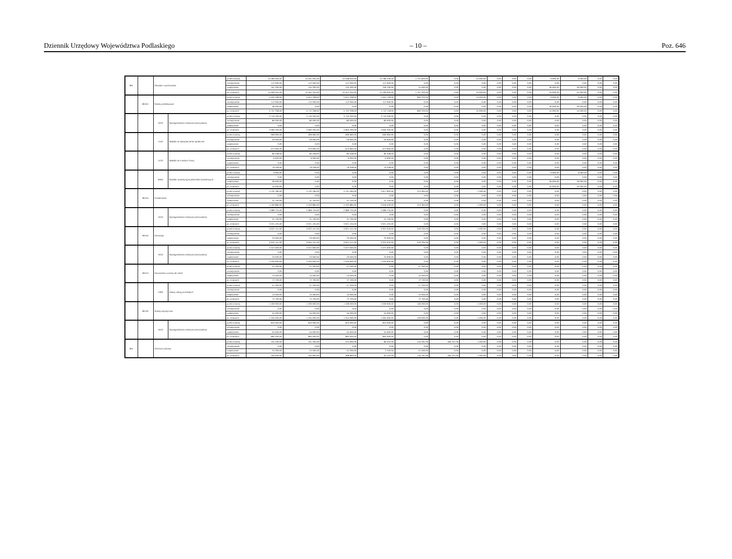Dziennik Urzędowy Województwa Podlaskiego – 10 – Poz. 646
| 801 | | Oświata i wychowanie | | przed zmianą | 15 560 055,00 | 15 551 055,00 | 15 538 055,00 | 13 786 235,00 | 1 751 820,00 | 0,00 | 10 000,00 | 0,00 | 0,00 | 0,00 | 9 000,00 | 9 000,00 | 0,00 | 0,00 |
| | | | | zmniejszenie | -112 000,00 | -112 000,00 | -112 000,00 | -112 000,00 | 0,00 | 0,00 | 0,00 | 0,00 | 0,00 | 0,00 | 0,00 | 0,00 | 0,00 | 0,00 |
| | | | | zwiększenie | 161 200,00 | 125 200,00 | 125 200,00 | 109 700,00 | 15 500,00 | 0,00 | 0,00 | 0,00 | 0,00 | 0,00 | 36 000,00 | 36 000,00 | 0,00 | 0,00 |
| | | | | po zmianach | 15 609 255,00 | 15 564 255,00 | 15 551 255,00 | 13 783 935,00 | 1 767 320,00 | 0,00 | 10 000,00 | 0,00 | 0,00 | 0,00 | 45 000,00 | 45 000,00 | 0,00 | 0,00 |
| | 80101 | Szkoły podstawowe | | przed zmianą | 5 633 338,00 | 5 624 338,00 | 5 614 338,00 | 4 654 118,00 | 960 220,00 | 0,00 | 10 000,00 | 0,00 | 0,00 | 0,00 | 9 000,00 | 9 000,00 | 0,00 | 0,00 |
| | | | | zmniejszenie | -112 000,00 | -112 000,00 | -112 000,00 | -112 000,00 | 0,00 | 0,00 | 0,00 | 0,00 | 0,00 | 0,00 | 0,00 | 0,00 | 0,00 | 0,00 |
| | | | | zwiększenie | 36 000,00 | 0,00 | 0,00 | 0,00 | 0,00 | 0,00 | 0,00 | 0,00 | 0,00 | 0,00 | 36 000,00 | 36 000,00 | 0,00 | 0,00 |
| | | | | po zmianach | 5 757 338,00 | 5 712 338,00 | 5 702 338,00 | 4 742 118,00 | 960 220,00 | 0,00 | 10 000,00 | 0,00 | 0,00 | 0,00 | 45 000,00 | 45 000,00 | 0,00 | 0,00 |
| | | 4010 | Wynagrodzenia osobowe pracowników | przed zmianą | 3 740 200,00 | 3 740 200,00 | 3 740 200,00 | 3 740 200,00 | 0,00 | 0,00 | 0,00 | 0,00 | 0,00 | 0,00 | 0,00 | 0,00 | 0,00 | 0,00 |
| | | | | zmniejszenie | -80 000,00 | -80 000,00 | -80 000,00 | -80 000,00 | 0,00 | 0,00 | 0,00 | 0,00 | 0,00 | 0,00 | 0,00 | 0,00 | 0,00 | 0,00 |
| | | | | zwiększenie | 0,00 | 0,00 | 0,00 | 0,00 | 0,00 | 0,00 | 0,00 | 0,00 | 0,00 | 0,00 | 0,00 | 0,00 | 0,00 | 0,00 |
| | | | | po zmianach | 3 660 200,00 | 3 660 200,00 | 3 660 200,00 | 3 660 200,00 | 0,00 | 0,00 | 0,00 | 0,00 | 0,00 | 0,00 | 0,00 | 0,00 | 0,00 | 0,00 |
| | | 4110 | Składki na ubezpieczenia społeczne | przed zmianą | 699 960,00 | 699 960,00 | 699 960,00 | 699 960,00 | 0,00 | 0,00 | 0,00 | 0,00 | 0,00 | 0,00 | 0,00 | 0,00 | 0,00 | 0,00 |
| | | | | zmniejszenie | -26 000,00 | -26 000,00 | -26 000,00 | -26 000,00 | 0,00 | 0,00 | 0,00 | 0,00 | 0,00 | 0,00 | 0,00 | 0,00 | 0,00 | 0,00 |
| | | | | zwiększenie | 0,00 | 0,00 | 0,00 | 0,00 | 0,00 | 0,00 | 0,00 | 0,00 | 0,00 | 0,00 | 0,00 | 0,00 | 0,00 | 0,00 |
| | | | | po zmianach | 673 960,00 | 673 960,00 | 673 960,00 | 673 960,00 | 0,00 | 0,00 | 0,00 | 0,00 | 0,00 | 0,00 | 0,00 | 0,00 | 0,00 | 0,00 |
| | | 4120 | Składki na Fundusz Pracy | przed zmianą | 85 258,00 | 85 258,00 | 85 258,00 | 85 258,00 | 0,00 | 0,00 | 0,00 | 0,00 | 0,00 | 0,00 | 0,00 | 0,00 | 0,00 | 0,00 |
| | | | | zmniejszenie | -6 000,00 | -6 000,00 | -6 000,00 | -6 000,00 | 0,00 | 0,00 | 0,00 | 0,00 | 0,00 | 0,00 | 0,00 | 0,00 | 0,00 | 0,00 |
| | | | | zwiększenie | 0,00 | 0,00 | 0,00 | 0,00 | 0,00 | 0,00 | 0,00 | 0,00 | 0,00 | 0,00 | 0,00 | 0,00 | 0,00 | 0,00 |
| | | | | po zmianach | 79 258,00 | 79 258,00 | 79 258,00 | 79 258,00 | 0,00 | 0,00 | 0,00 | 0,00 | 0,00 | 0,00 | 0,00 | 0,00 | 0,00 | 0,00 |
| | | 6050 | Wydatki inwestycyjne jednostek budżetowych | przed zmianą | 9 000,00 | 0,00 | 0,00 | 0,00 | 0,00 | 0,00 | 0,00 | 0,00 | 0,00 | 0,00 | 9 000,00 | 9 000,00 | 0,00 | 0,00 |
| | | | | zmniejszenie | 0,00 | 0,00 | 0,00 | 0,00 | 0,00 | 0,00 | 0,00 | 0,00 | 0,00 | 0,00 | 0,00 | 0,00 | 0,00 | 0,00 |
| | | | | zwiększenie | 36 000,00 | 0,00 | 0,00 | 0,00 | 0,00 | 0,00 | 0,00 | 0,00 | 0,00 | 0,00 | 36 000,00 | 36 000,00 | 0,00 | 0,00 |
| | | | | po zmianach | 45 000,00 | 0,00 | 0,00 | 0,00 | 0,00 | 0,00 | 0,00 | 0,00 | 0,00 | 0,00 | 45 000,00 | 45 000,00 | 0,00 | 0,00 |
| | 80104 | Przedszkola | | przed zmianą | 4 132 185,00 | 4 132 185,00 | 4 131 185,00 | 3 917 820,00 | 213 365,00 | 0,00 | 1 000,00 | 0,00 | 0,00 | 0,00 | 0,00 | 0,00 | 0,00 | 0,00 |
| | | | | zmniejszenie | 0,00 | 0,00 | 0,00 | 0,00 | 0,00 | 0,00 | 0,00 | 0,00 | 0,00 | 0,00 | 0,00 | 0,00 | 0,00 | 0,00 |
| | | | | zwiększenie | 31 700,00 | 31 700,00 | 31 700,00 | 31 700,00 | 0,00 | 0,00 | 0,00 | 0,00 | 0,00 | 0,00 | 0,00 | 0,00 | 0,00 | 0,00 |
| | | | | po zmianach | 4 163 885,00 | 4 163 885,00 | 4 162 885,00 | 3 949 520,00 | 213 365,00 | 0,00 | 1 000,00 | 0,00 | 0,00 | 0,00 | 0,00 | 0,00 | 0,00 | 0,00 |
| | | 4010 | Wynagrodzenia osobowe pracowników | przed zmianą | 2 989 725,00 | 2 989 725,00 | 2 989 725,00 | 2 989 725,00 | 0,00 | 0,00 | 0,00 | 0,00 | 0,00 | 0,00 | 0,00 | 0,00 | 0,00 | 0,00 |
| | | | | zmniejszenie | 0,00 | 0,00 | 0,00 | 0,00 | 0,00 | 0,00 | 0,00 | 0,00 | 0,00 | 0,00 | 0,00 | 0,00 | 0,00 | 0,00 |
| | | | | zwiększenie | 31 700,00 | 31 700,00 | 31 700,00 | 31 700,00 | 0,00 | 0,00 | 0,00 | 0,00 | 0,00 | 0,00 | 0,00 | 0,00 | 0,00 | 0,00 |
| | | | | po zmianach | 3 021 425,00 | 3 021 425,00 | 3 021 425,00 | 3 021 425,00 | 0,00 | 0,00 | 0,00 | 0,00 | 0,00 | 0,00 | 0,00 | 0,00 | 0,00 | 0,00 |
| | 80110 | Gimnazja | | przed zmianą | 3 622 151,00 | 3 622 151,00 | 3 621 151,00 | 3 301 916,00 | 319 235,00 | 0,00 | 1 000,00 | 0,00 | 0,00 | 0,00 | 0,00 | 0,00 | 0,00 | 0,00 |
| | | | | zmniejszenie | 0,00 | 0,00 | 0,00 | 0,00 | 0,00 | 0,00 | 0,00 | 0,00 | 0,00 | 0,00 | 0,00 | 0,00 | 0,00 | 0,00 |
| | | | | zwiększenie | 23 000,00 | 23 000,00 | 23 000,00 | 23 000,00 | 0,00 | 0,00 | 0,00 | 0,00 | 0,00 | 0,00 | 0,00 | 0,00 | 0,00 | 0,00 |
| | | | | po zmianach | 3 645 151,00 | 3 645 151,00 | 3 644 151,00 | 3 324 916,00 | 319 235,00 | 0,00 | 1 000,00 | 0,00 | 0,00 | 0,00 | 0,00 | 0,00 | 0,00 | 0,00 |
| | | 4010 | Wynagrodzenia osobowe pracowników | przed zmianą | 2 527 600,00 | 2 527 600,00 | 2 527 600,00 | 2 527 600,00 | 0,00 | 0,00 | 0,00 | 0,00 | 0,00 | 0,00 | 0,00 | 0,00 | 0,00 | 0,00 |
| | | | | zmniejszenie | 0,00 | 0,00 | 0,00 | 0,00 | 0,00 | 0,00 | 0,00 | 0,00 | 0,00 | 0,00 | 0,00 | 0,00 | 0,00 | 0,00 |
| | | | | zwiększenie | 23 000,00 | 23 000,00 | 23 000,00 | 23 000,00 | 0,00 | 0,00 | 0,00 | 0,00 | 0,00 | 0,00 | 0,00 | 0,00 | 0,00 | 0,00 |
| | | | | po zmianach | 2 550 600,00 | 2 550 600,00 | 2 550 600,00 | 2 550 600,00 | 0,00 | 0,00 | 0,00 | 0,00 | 0,00 | 0,00 | 0,00 | 0,00 | 0,00 | 0,00 |
| | 80113 | Dowożenie uczniów do szkół | | przed zmianą | 57 200,00 | 57 200,00 | 57 200,00 | 0,00 | 57 200,00 | 0,00 | 0,00 | 0,00 | 0,00 | 0,00 | 0,00 | 0,00 | 0,00 | 0,00 |
| | | | | zmniejszenie | 0,00 | 0,00 | 0,00 | 0,00 | 0,00 | 0,00 | 0,00 | 0,00 | 0,00 | 0,00 | 0,00 | 0,00 | 0,00 | 0,00 |
| | | | | zwiększenie | 15 500,00 | 15 500,00 | 15 500,00 | 0,00 | 15 500,00 | 0,00 | 0,00 | 0,00 | 0,00 | 0,00 | 0,00 | 0,00 | 0,00 | 0,00 |
| | | | | po zmianach | 72 700,00 | 72 700,00 | 72 700,00 | 0,00 | 72 700,00 | 0,00 | 0,00 | 0,00 | 0,00 | 0,00 | 0,00 | 0,00 | 0,00 | 0,00 |
| | | 4300 | Zakup usług pozostałych | przed zmianą | 57 200,00 | 57 200,00 | 57 200,00 | 0,00 | 57 200,00 | 0,00 | 0,00 | 0,00 | 0,00 | 0,00 | 0,00 | 0,00 | 0,00 | 0,00 |
| | | | | zmniejszenie | 0,00 | 0,00 | 0,00 | 0,00 | 0,00 | 0,00 | 0,00 | 0,00 | 0,00 | 0,00 | 0,00 | 0,00 | 0,00 | 0,00 |
| | | | | zwiększenie | 15 500,00 | 15 500,00 | 15 500,00 | 0,00 | 15 500,00 | 0,00 | 0,00 | 0,00 | 0,00 | 0,00 | 0,00 | 0,00 | 0,00 | 0,00 |
| | | | | po zmianach | 72 700,00 | 72 700,00 | 72 700,00 | 0,00 | 72 700,00 | 0,00 | 0,00 | 0,00 | 0,00 | 0,00 | 0,00 | 0,00 | 0,00 | 0,00 |
| | 80132 | Szkoły artystyczne | | przed zmianą | 1 200 000,00 | 1 200 000,00 | 1 199 000,00 | 1 039 000,00 | 160 000,00 | 0,00 | 1 000,00 | 0,00 | 0,00 | 0,00 | 0,00 | 0,00 | 0,00 | 0,00 |
| | | | | zmniejszenie | 0,00 | 0,00 | 0,00 | 0,00 | 0,00 | 0,00 | 0,00 | 0,00 | 0,00 | 0,00 | 0,00 | 0,00 | 0,00 | 0,00 |
| | | | | zwiększenie | 55 000,00 | 55 000,00 | 55 000,00 | 55 000,00 | 0,00 | 0,00 | 0,00 | 0,00 | 0,00 | 0,00 | 0,00 | 0,00 | 0,00 | 0,00 |
| | | | | po zmianach | 1 255 000,00 | 1 255 000,00 | 1 254 000,00 | 1 094 000,00 | 160 000,00 | 0,00 | 1 000,00 | 0,00 | 0,00 | 0,00 | 0,00 | 0,00 | 0,00 | 0,00 |
| | | 4010 | Wynagrodzenia osobowe pracowników | przed zmianą | 810 000,00 | 810 000,00 | 810 000,00 | 810 000,00 | 0,00 | 0,00 | 0,00 | 0,00 | 0,00 | 0,00 | 0,00 | 0,00 | 0,00 | 0,00 |
| | | | | zmniejszenie | 0,00 | 0,00 | 0,00 | 0,00 | 0,00 | 0,00 | 0,00 | 0,00 | 0,00 | 0,00 | 0,00 | 0,00 | 0,00 | 0,00 |
| | | | | zwiększenie | 55 000,00 | 55 000,00 | 55 000,00 | 55 000,00 | 0,00 | 0,00 | 0,00 | 0,00 | 0,00 | 0,00 | 0,00 | 0,00 | 0,00 | 0,00 |
| | | | | po zmianach | 865 000,00 | 865 000,00 | 865 000,00 | 865 000,00 | 0,00 | 0,00 | 0,00 | 0,00 | 0,00 | 0,00 | 0,00 | 0,00 | 0,00 | 0,00 |
| 851 | | Ochrona zdrowia | | przed zmianą | 431 400,00 | 431 400,00 | 244 693,00 | 89 402,00 | 155 291,00 | 185 707,00 | 1 000,00 | 0,00 | 0,00 | 0,00 | 0,00 | 0,00 | 0,00 | 0,00 |
| | | | | zmniejszenie | 0,00 | 0,00 | 0,00 | 0,00 | 0,00 | 0,00 | 0,00 | 0,00 | 0,00 | 0,00 | 0,00 | 0,00 | 0,00 | 0,00 |
| | | | | zwiększenie | 24 200,00 | 24 200,00 | 24 200,00 | 2 700,00 | 21 500,00 | 0,00 | 0,00 | 0,00 | 0,00 | 0,00 | 0,00 | 0,00 | 0,00 | 0,00 |
| | | | | po zmianach | 455 600,00 | 455 600,00 | 268 893,00 | 92 102,00 | 176 791,00 | 185 707,00 | 1 000,00 | 0,00 | 0,00 | 0,00 | 0,00 | 0,00 | 0,00 | 0,00 |